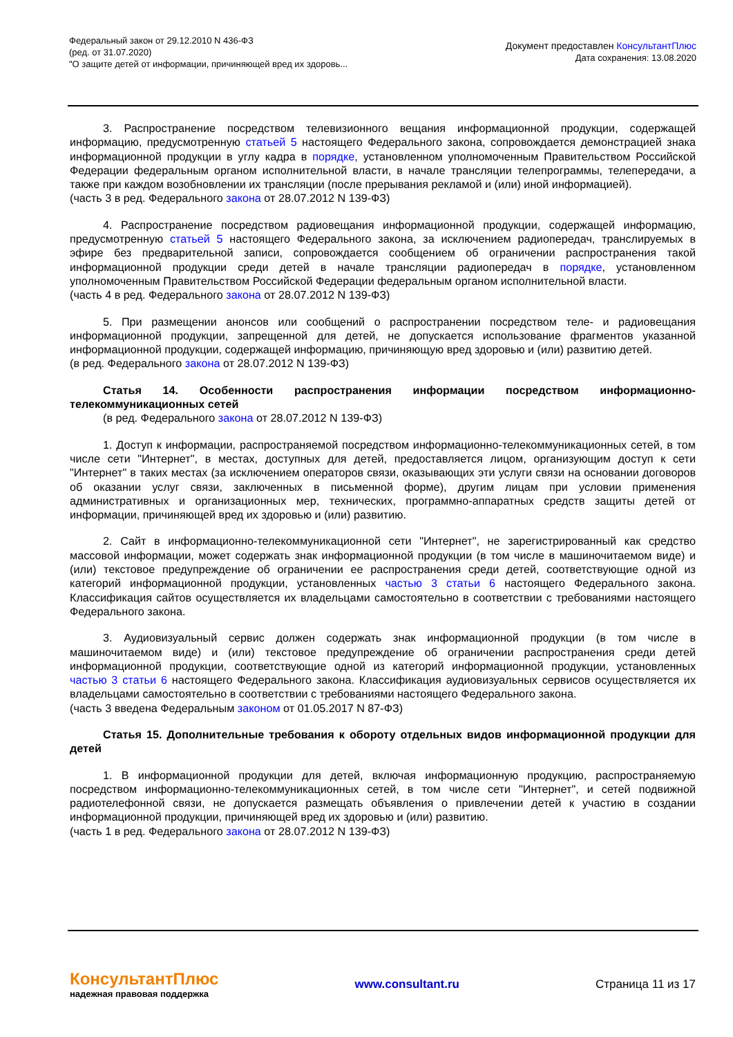Федеральный закон от 29.12.2010 N 436-ФЗ
(ред. от 31.07.2020)
"О защите детей от информации, причиняющей вред их здоровь...
Документ предоставлен КонсультантПлюс
Дата сохранения: 13.08.2020
3. Распространение посредством телевизионного вещания информационной продукции, содержащей информацию, предусмотренную статьей 5 настоящего Федерального закона, сопровождается демонстрацией знака информационной продукции в углу кадра в порядке, установленном уполномоченным Правительством Российской Федерации федеральным органом исполнительной власти, в начале трансляции телепрограммы, телепередачи, а также при каждом возобновлении их трансляции (после прерывания рекламой и (или) иной информацией).
(часть 3 в ред. Федерального закона от 28.07.2012 N 139-ФЗ)
4. Распространение посредством радиовещания информационной продукции, содержащей информацию, предусмотренную статьей 5 настоящего Федерального закона, за исключением радиопередач, транслируемых в эфире без предварительной записи, сопровождается сообщением об ограничении распространения такой информационной продукции среди детей в начале трансляции радиопередач в порядке, установленном уполномоченным Правительством Российской Федерации федеральным органом исполнительной власти.
(часть 4 в ред. Федерального закона от 28.07.2012 N 139-ФЗ)
5. При размещении анонсов или сообщений о распространении посредством теле- и радиовещания информационной продукции, запрещенной для детей, не допускается использование фрагментов указанной информационной продукции, содержащей информацию, причиняющую вред здоровью и (или) развитию детей.
(в ред. Федерального закона от 28.07.2012 N 139-ФЗ)
Статья 14. Особенности распространения информации посредством информационно-телекоммуникационных сетей
(в ред. Федерального закона от 28.07.2012 N 139-ФЗ)
1. Доступ к информации, распространяемой посредством информационно-телекоммуникационных сетей, в том числе сети "Интернет", в местах, доступных для детей, предоставляется лицом, организующим доступ к сети "Интернет" в таких местах (за исключением операторов связи, оказывающих эти услуги связи на основании договоров об оказании услуг связи, заключенных в письменной форме), другим лицам при условии применения административных и организационных мер, технических, программно-аппаратных средств защиты детей от информации, причиняющей вред их здоровью и (или) развитию.
2. Сайт в информационно-телекоммуникационной сети "Интернет", не зарегистрированный как средство массовой информации, может содержать знак информационной продукции (в том числе в машиночитаемом виде) и (или) текстовое предупреждение об ограничении ее распространения среди детей, соответствующие одной из категорий информационной продукции, установленных частью 3 статьи 6 настоящего Федерального закона. Классификация сайтов осуществляется их владельцами самостоятельно в соответствии с требованиями настоящего Федерального закона.
3. Аудиовизуальный сервис должен содержать знак информационной продукции (в том числе в машиночитаемом виде) и (или) текстовое предупреждение об ограничении распространения среди детей информационной продукции, соответствующие одной из категорий информационной продукции, установленных частью 3 статьи 6 настоящего Федерального закона. Классификация аудиовизуальных сервисов осуществляется их владельцами самостоятельно в соответствии с требованиями настоящего Федерального закона.
(часть 3 введена Федеральным законом от 01.05.2017 N 87-ФЗ)
Статья 15. Дополнительные требования к обороту отдельных видов информационной продукции для детей
1. В информационной продукции для детей, включая информационную продукцию, распространяемую посредством информационно-телекоммуникационных сетей, в том числе сети "Интернет", и сетей подвижной радиотелефонной связи, не допускается размещать объявления о привлечении детей к участию в создании информационной продукции, причиняющей вред их здоровью и (или) развитию.
(часть 1 в ред. Федерального закона от 28.07.2012 N 139-ФЗ)
КонсультантПлюс
надежная правовая поддержка
www.consultant.ru Страница 11 из 17